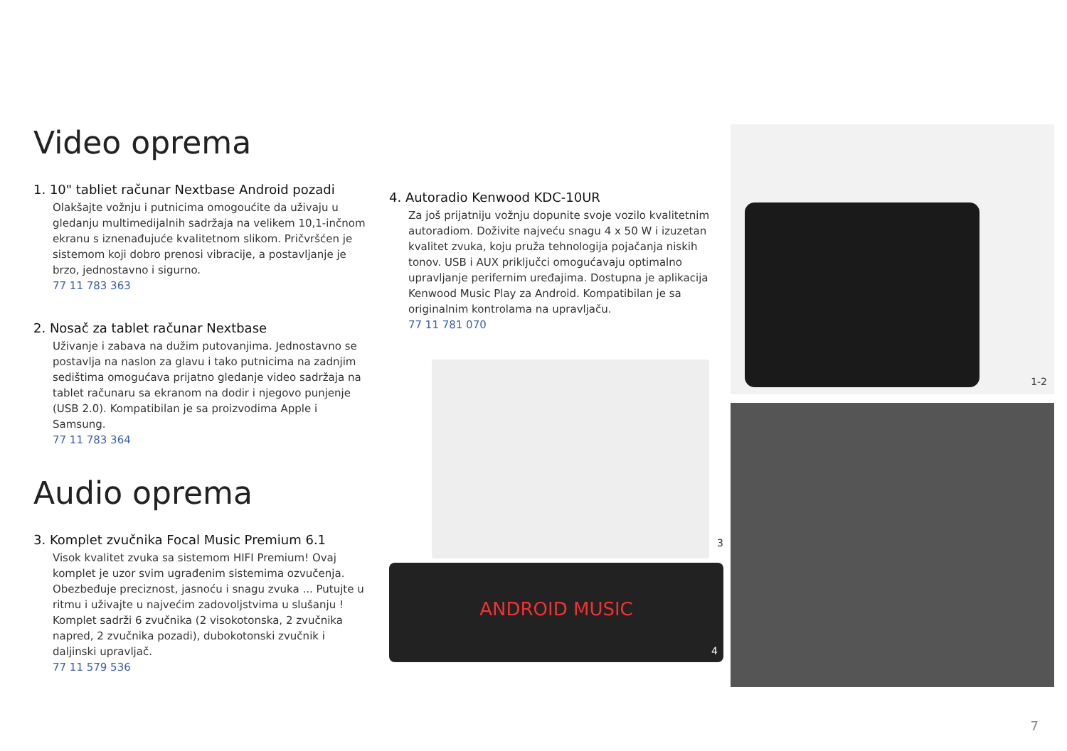Video oprema
1. 10" tabliet računar Nextbase Android pozadi
Olakšajte vožnju i putnicima omogoućite da uživaju u gledanju multimedijalnih sadržaja na velikem 10,1-inčnom ekranu s iznenađujuće kvalitetnom slikom. Pričvršćen je sistemom koji dobro prenosi vibracije, a postavljanje je brzo, jednostavno i sigurno.
77 11 783 363
2. Nosač za tablet računar Nextbase
Uživanje i zabava na dužim putovanjima. Jednostavno se postavlja na naslon za glavu i tako putnicima na zadnjim sedištima omogućava prijatno gledanje video sadržaja na tablet računaru sa ekranom na dodir i njegovo punjenje (USB 2.0). Kompatibilan je sa proizvodima Apple i Samsung.
77 11 783 364
Audio oprema
3. Komplet zvučnika Focal Music Premium 6.1
Visok kvalitet zvuka sa sistemom HIFI Premium! Ovaj komplet je uzor svim ugrađenim sistemima ozvučenja. Obezbeđuje preciznost, jasnoću i snagu zvuka ... Putujte u ritmu i uživajte u najvećim zadovoljstvima u slušanju ! Komplet sadrži 6 zvučnika (2 visokotonska, 2 zvučnika napred, 2 zvučnika pozadi), dubokotonski zvučnik i daljinski upravljač.
77 11 579 536
4. Autoradio Kenwood KDC-10UR
Za još prijatniju vožnju dopunite svoje vozilo kvalitetnim autoradiom. Doživite najveću snagu 4 x 50 W i izuzetan kvalitet zvuka, koju pruža tehnologija pojačanja niskih tonov. USB i AUX priključci omogućavaju optimalno upravljanje perifernim uređajima. Dostupna je aplikacija Kenwood Music Play za Android. Kompatibilan je sa originalnim kontrolama na upravljaču.
77 11 781 070
3
ANDROID MUSIC
4
1-2
7